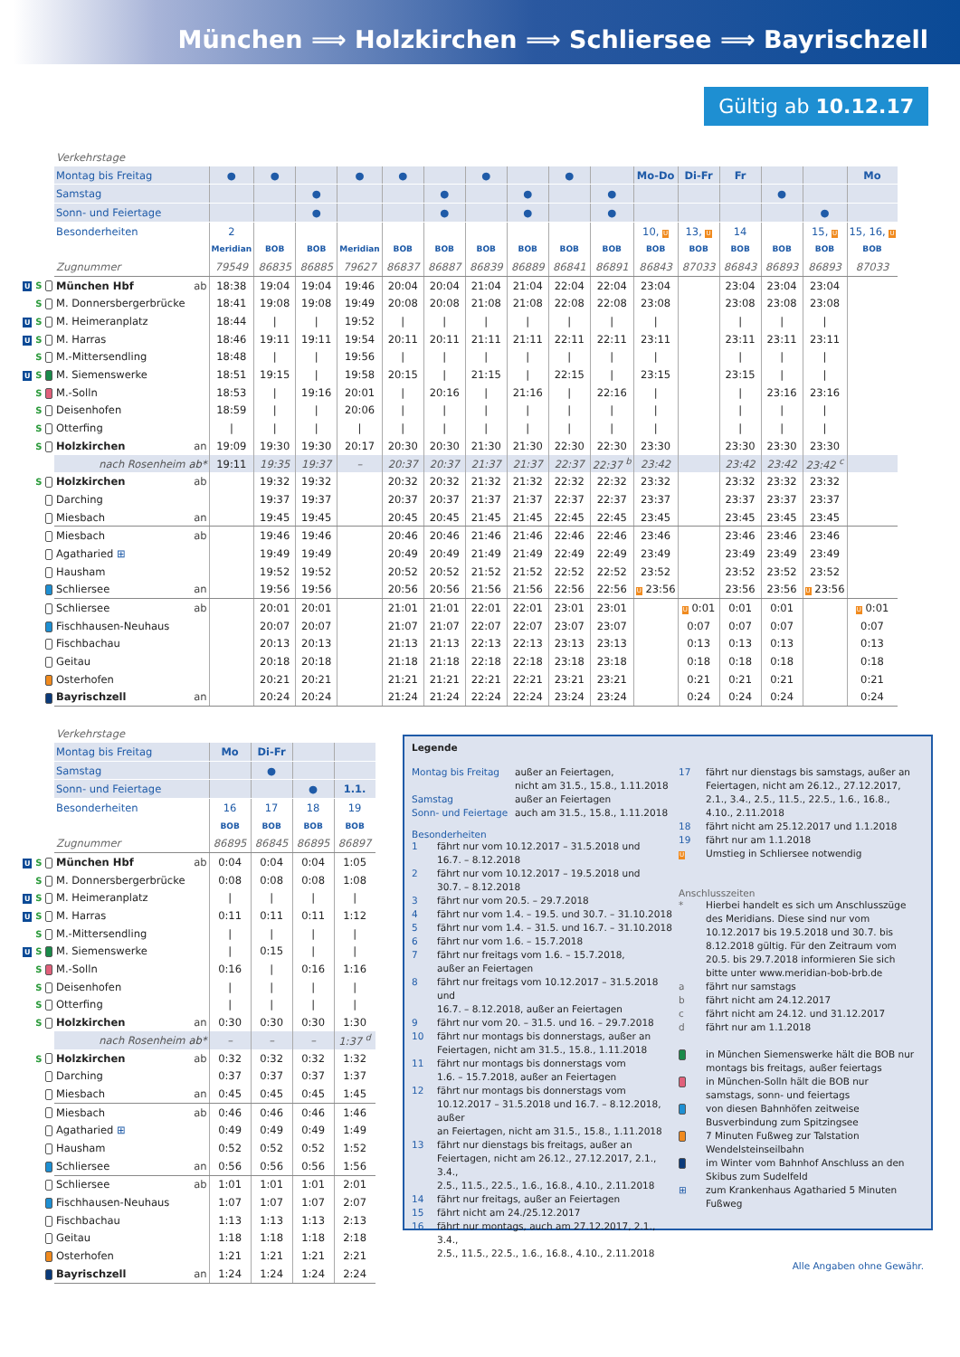München ⟹ Holzkirchen ⟹ Schliersee ⟹ Bayrischzell
Gültig ab 10.12.17
| | Verkehrstage | | | | | | | | | | | | | | | | | |
| | Montag bis Freitag | | ● | ● | | ● | ● | | ● | | ● | | Mo-Do | Di-Fr | Fr | | | Mo |
| | Samstag | | | | ● | | | ● | | ● | | ● | | | | ● | | |
| | Sonn- und Feiertage | | | | ● | | | ● | | ● | | ● | | | | | ● | |
| | Besonderheiten | | 2 | | | | | | | | | | 10, U | 13, U | 14 | | 15, U | 15, 16, U |
| | | | Meridian | BOB | BOB | Meridian | BOB | BOB | BOB | BOB | BOB | BOB | BOB | BOB | BOB | BOB | BOB | BOB |
| | Zugnummer | | 79549 | 86835 | 86885 | 79627 | 86837 | 86887 | 86839 | 86889 | 86841 | 86891 | 86843 | 87033 | 86843 | 86893 | 86893 | 87033 |
| U S | München Hbf | ab | 18:38 | 19:04 | 19:04 | 19:46 | 20:04 | 20:04 | 21:04 | 21:04 | 22:04 | 22:04 | 23:04 | | 23:04 | 23:04 | 23:04 | |
| S | M. Donnersbergerbrücke | | 18:41 | 19:08 | 19:08 | 19:49 | 20:08 | 20:08 | 21:08 | 21:08 | 22:08 | 22:08 | 23:08 | | 23:08 | 23:08 | 23:08 | |
| U S | M. Heimeranplatz | | 18:44 | / | / | 19:52 | / | / | / | / | / | / | / | | / | / | / | |
| U S | M. Harras | | 18:46 | 19:11 | 19:11 | 19:54 | 20:11 | 20:11 | 21:11 | 21:11 | 22:11 | 22:11 | 23:11 | | 23:11 | 23:11 | 23:11 | |
| S | M.-Mittersendling | | 18:48 | / | / | 19:56 | / | / | / | / | / | / | / | | / | / | / | |
| U S | M. Siemenswerke | | 18:51 | 19:15 | / | 19:58 | 20:15 | / | 21:15 | / | 22:15 | / | 23:15 | | 23:15 | / | / | |
| S | M.-Solln | | 18:53 | / | 19:16 | 20:01 | / | 20:16 | / | 21:16 | / | 22:16 | / | | / | 23:16 | 23:16 | |
| S | Deisenhofen | | 18:59 | / | / | 20:06 | / | / | / | / | / | / | / | | / | / | / | |
| S | Otterfing | | / | / | / | / | / | / | / | / | / | / | / | | / | / | / | |
| S | Holzkirchen | an | 19:09 | 19:30 | 19:30 | 20:17 | 20:30 | 20:30 | 21:30 | 21:30 | 22:30 | 22:30 | 23:30 | | 23:30 | 23:30 | 23:30 | |
| | nach Rosenheim | ab* | 19:11 | 19:35 | 19:37 | – | 20:37 | 20:37 | 21:37 | 21:37 | 22:37 | 22:37 <sup>b</sup> | 23:42 | | 23:42 | 23:42 | 23:42 <sup>c</sup> | |
| S | Holzkirchen | ab | | 19:32 | 19:32 | | 20:32 | 20:32 | 21:32 | 21:32 | 22:32 | 22:32 | 23:32 | | 23:32 | 23:32 | 23:32 | |
| | Darching | | | 19:37 | 19:37 | | 20:37 | 20:37 | 21:37 | 21:37 | 22:37 | 22:37 | 23:37 | | 23:37 | 23:37 | 23:37 | |
| | Miesbach | an | | 19:45 | 19:45 | | 20:45 | 20:45 | 21:45 | 21:45 | 22:45 | 22:45 | 23:45 | | 23:45 | 23:45 | 23:45 | |
| | Miesbach | ab | | 19:46 | 19:46 | | 20:46 | 20:46 | 21:46 | 21:46 | 22:46 | 22:46 | 23:46 | | 23:46 | 23:46 | 23:46 | |
| | Agatharied ⊞ | | | 19:49 | 19:49 | | 20:49 | 20:49 | 21:49 | 21:49 | 22:49 | 22:49 | 23:49 | | 23:49 | 23:49 | 23:49 | |
| | Hausham | | | 19:52 | 19:52 | | 20:52 | 20:52 | 21:52 | 21:52 | 22:52 | 22:52 | 23:52 | | 23:52 | 23:52 | 23:52 | |
| | Schliersee | an | | 19:56 | 19:56 | | 20:56 | 20:56 | 21:56 | 21:56 | 22:56 | 22:56 | U 23:56 | | 23:56 | 23:56 | U 23:56 | |
| | Schliersee | ab | | 20:01 | 20:01 | | 21:01 | 21:01 | 22:01 | 22:01 | 23:01 | 23:01 | | U 0:01 | 0:01 | 0:01 | | U 0:01 |
| | Fischhausen-Neuhaus | | | 20:07 | 20:07 | | 21:07 | 21:07 | 22:07 | 22:07 | 23:07 | 23:07 | | 0:07 | 0:07 | 0:07 | | 0:07 |
| | Fischbachau | | | 20:13 | 20:13 | | 21:13 | 21:13 | 22:13 | 22:13 | 23:13 | 23:13 | | 0:13 | 0:13 | 0:13 | | 0:13 |
| | Geitau | | | 20:18 | 20:18 | | 21:18 | 21:18 | 22:18 | 22:18 | 23:18 | 23:18 | | 0:18 | 0:18 | 0:18 | | 0:18 |
| | Osterhofen | | | 20:21 | 20:21 | | 21:21 | 21:21 | 22:21 | 22:21 | 23:21 | 23:21 | | 0:21 | 0:21 | 0:21 | | 0:21 |
| | Bayrischzell | an | | 20:24 | 20:24 | | 21:24 | 21:24 | 22:24 | 22:24 | 23:24 | 23:24 | | 0:24 | 0:24 | 0:24 | | 0:24 |
| | Verkehrstage | | | | | |
| | Montag bis Freitag | | Mo | Di-Fr | | |
| | Samstag | | | ● | | |
| | Sonn- und Feiertage | | | | ● | 1.1. |
| | Besonderheiten | | 16 | 17 | 18 | 19 |
| | | | BOB | BOB | BOB | BOB |
| | Zugnummer | | 86895 | 86845 | 86895 | 86897 |
| U S | München Hbf | ab | 0:04 | 0:04 | 0:04 | 1:05 |
| S | M. Donnersbergerbrücke | | 0:08 | 0:08 | 0:08 | 1:08 |
| U S | M. Heimeranplatz | | / | / | / | / |
| U S | M. Harras | | 0:11 | 0:11 | 0:11 | 1:12 |
| S | M.-Mittersendling | | / | / | / | / |
| U S | M. Siemenswerke | | / | 0:15 | / | / |
| S | M.-Solln | | 0:16 | / | 0:16 | 1:16 |
| S | Deisenhofen | | / | / | / | / |
| S | Otterfing | | / | / | / | / |
| S | Holzkirchen | an | 0:30 | 0:30 | 0:30 | 1:30 |
| | nach Rosenheim | ab* | – | – | – | 1:37 <sup>d</sup> |
| S | Holzkirchen | ab | 0:32 | 0:32 | 0:32 | 1:32 |
| | Darching | | 0:37 | 0:37 | 0:37 | 1:37 |
| | Miesbach | an | 0:45 | 0:45 | 0:45 | 1:45 |
| | Miesbach | ab | 0:46 | 0:46 | 0:46 | 1:46 |
| | Agatharied ⊞ | | 0:49 | 0:49 | 0:49 | 1:49 |
| | Hausham | | 0:52 | 0:52 | 0:52 | 1:52 |
| | Schliersee | an | 0:56 | 0:56 | 0:56 | 1:56 |
| | Schliersee | ab | 1:01 | 1:01 | 1:01 | 2:01 |
| | Fischhausen-Neuhaus | | 1:07 | 1:07 | 1:07 | 2:07 |
| | Fischbachau | | 1:13 | 1:13 | 1:13 | 2:13 |
| | Geitau | | 1:18 | 1:18 | 1:18 | 2:18 |
| | Osterhofen | | 1:21 | 1:21 | 1:21 | 2:21 |
| | Bayrischzell | an | 1:24 | 1:24 | 1:24 | 2:24 |
Legende
| Montag bis Freitag | außer an Feiertagen, nicht am 31.5., 15.8., 1.11.2018 |
| Samstag | außer an Feiertagen |
| Sonn- und Feiertage | auch am 31.5., 15.8., 1.11.2018 |
Besonderheiten
| 1 | fährt nur vom 10.12.2017 – 31.5.2018 und 16.7. – 8.12.2018 |
| 2 | fährt nur vom 10.12.2017 – 19.5.2018 und 30.7. – 8.12.2018 |
| 3 | fährt nur vom 20.5. – 29.7.2018 |
| 4 | fährt nur vom 1.4. – 19.5. und 30.7. – 31.10.2018 |
| 5 | fährt nur vom 1.4. – 31.5. und 16.7. – 31.10.2018 |
| 6 | fährt nur vom 1.6. – 15.7.2018 |
| 7 | fährt nur freitags vom 1.6. – 15.7.2018, außer an Feiertagen |
| 8 | fährt nur freitags vom 10.12.2017 – 31.5.2018 und 16.7. – 8.12.2018, außer an Feiertagen |
| 9 | fährt nur vom 20. – 31.5. und 16. – 29.7.2018 |
| 10 | fährt nur montags bis donnerstags, außer an Feiertagen, nicht am 31.5., 15.8., 1.11.2018 |
| 11 | fährt nur montags bis donnerstags vom 1.6. – 15.7.2018, außer an Feiertagen |
| 12 | fährt nur montags bis donnerstags vom 10.12.2017 – 31.5.2018 und 16.7. – 8.12.2018, außer an Feiertagen, nicht am 31.5., 15.8., 1.11.2018 |
| 13 | fährt nur dienstags bis freitags, außer an Feiertagen, nicht am 26.12., 27.12.2017, 2.1., 3.4., 2.5., 11.5., 22.5., 1.6., 16.8., 4.10., 2.11.2018 |
| 14 | fährt nur freitags, außer an Feiertagen |
| 15 | fährt nicht am 24./25.12.2017 |
| 16 | fährt nur montags, auch am 27.12.2017, 2.1., 3.4., 2.5., 11.5., 22.5., 1.6., 16.8., 4.10., 2.11.2018 |
| 17 | fährt nur dienstags bis samstags, außer an Feiertagen, nicht am 26.12., 27.12.2017, 2.1., 3.4., 2.5., 11.5., 22.5., 1.6., 16.8., 4.10., 2.11.2018 |
| 18 | fährt nicht am 25.12.2017 und 1.1.2018 |
| 19 | fährt nur am 1.1.2018 |
| U | Umstieg in Schliersee notwendig |
Anschlusszeiten
| * | Hierbei handelt es sich um Anschlusszüge des Meridians. Diese sind nur vom 10.12.2017 bis 19.5.2018 und 30.7. bis 8.12.2018 gültig. Für den Zeitraum vom 20.5. bis 29.7.2018 informieren Sie sich bitte unter www.meridian-bob-brb.de |
| a | fährt nur samstags |
| b | fährt nicht am 24.12.2017 |
| c | fährt nicht am 24.12. und 31.12.2017 |
| d | fährt nur am 1.1.2018 |
| | in München Siemenswerke hält die BOB nur montags bis freitags, außer feiertags |
| | in München-Solln hält die BOB nur samstags, sonn- und feiertags |
| | von diesen Bahnhöfen zeitweise Busverbindung zum Spitzingsee |
| | 7 Minuten Fußweg zur Talstation Wendelsteinseilbahn |
| | im Winter vom Bahnhof Anschluss an den Skibus zum Sudelfeld |
| ⊞ | zum Krankenhaus Agatharied 5 Minuten Fußweg |
Alle Angaben ohne Gewähr.